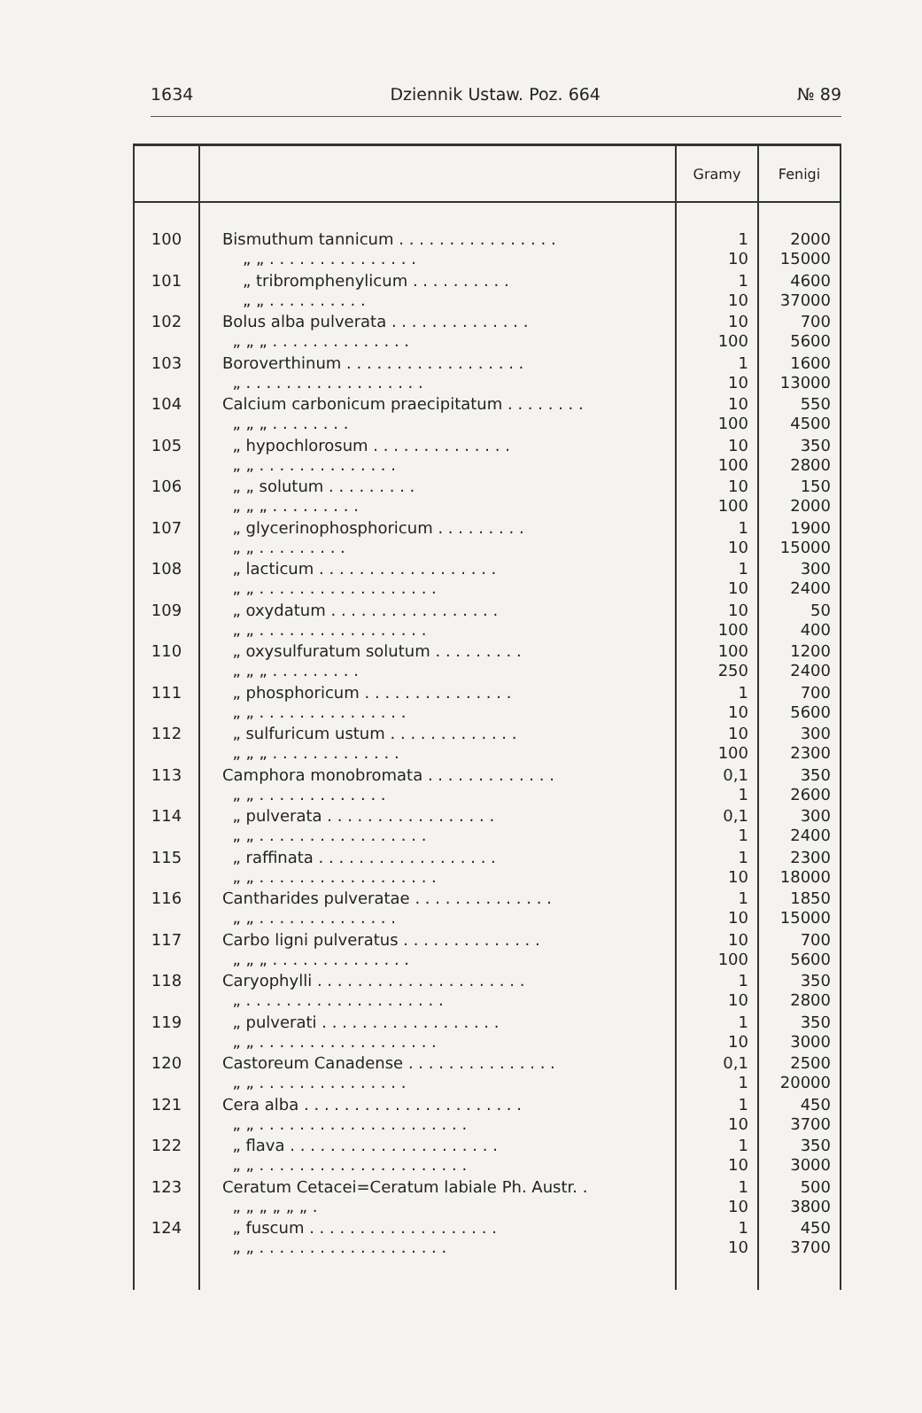1634 Dziennik Ustaw. Poz. 664 № 89
| | | Gramy | Fenigi |
| --- | --- | --- | --- |
| 100 | Bismuthum tannicum . . . . . . . . . . . . . . . . „ „ . . . . . . . . . . . . . . . | 1 10 | 2000 15000 |
| 101 | „ tribromphenylicum . . . . . . . . . . „ „ . . . . . . . . . . | 1 10 | 4600 37000 |
| 102 | Bolus alba pulverata . . . . . . . . . . . . . . „ „ „ . . . . . . . . . . . . . . | 10 100 | 700 5600 |
| 103 | Boroverthinum . . . . . . . . . . . . . . . . . . „ . . . . . . . . . . . . . . . . . . | 1 10 | 1600 13000 |
| 104 | Calcium carbonicum praecipitatum . . . . . . . . „ „ „ . . . . . . . . | 10 100 | 550 4500 |
| 105 | „ hypochlorosum . . . . . . . . . . . . . . „ „ . . . . . . . . . . . . . . | 10 100 | 350 2800 |
| 106 | „ „ solutum . . . . . . . . . „ „ „ . . . . . . . . . | 10 100 | 150 2000 |
| 107 | „ glycerinophosphoricum . . . . . . . . . „ „ . . . . . . . . . | 1 10 | 1900 15000 |
| 108 | „ lacticum . . . . . . . . . . . . . . . . . . „ „ . . . . . . . . . . . . . . . . . . | 1 10 | 300 2400 |
| 109 | „ oxydatum . . . . . . . . . . . . . . . . . „ „ . . . . . . . . . . . . . . . . . | 10 100 | 50 400 |
| 110 | „ oxysulfuratum solutum . . . . . . . . . „ „ „ . . . . . . . . . | 100 250 | 1200 2400 |
| 111 | „ phosphoricum . . . . . . . . . . . . . . . „ „ . . . . . . . . . . . . . . . | 1 10 | 700 5600 |
| 112 | „ sulfuricum ustum . . . . . . . . . . . . . „ „ „ . . . . . . . . . . . . . | 10 100 | 300 2300 |
| 113 | Camphora monobromata . . . . . . . . . . . . . „ „ . . . . . . . . . . . . . | 0,1 1 | 350 2600 |
| 114 | „ pulverata . . . . . . . . . . . . . . . . . „ „ . . . . . . . . . . . . . . . . . | 0,1 1 | 300 2400 |
| 115 | „ raffinata . . . . . . . . . . . . . . . . . . „ „ . . . . . . . . . . . . . . . . . . | 1 10 | 2300 18000 |
| 116 | Cantharides pulveratae . . . . . . . . . . . . . . „ „ . . . . . . . . . . . . . . | 1 10 | 1850 15000 |
| 117 | Carbo ligni pulveratus . . . . . . . . . . . . . . „ „ „ . . . . . . . . . . . . . . | 10 100 | 700 5600 |
| 118 | Caryophylli . . . . . . . . . . . . . . . . . . . . . „ . . . . . . . . . . . . . . . . . . . . | 1 10 | 350 2800 |
| 119 | „ pulverati . . . . . . . . . . . . . . . . . . „ „ . . . . . . . . . . . . . . . . . . | 1 10 | 350 3000 |
| 120 | Castoreum Canadense . . . . . . . . . . . . . . . „ „ . . . . . . . . . . . . . . . | 0,1 1 | 2500 20000 |
| 121 | Cera alba . . . . . . . . . . . . . . . . . . . . . . „ „ . . . . . . . . . . . . . . . . . . . . . | 1 10 | 450 3700 |
| 122 | „ flava . . . . . . . . . . . . . . . . . . . . . „ „ . . . . . . . . . . . . . . . . . . . . . | 1 10 | 350 3000 |
| 123 | Ceratum Cetacei=Ceratum labiale Ph. Austr. . „ „ „ „ „ „ . | 1 10 | 500 3800 |
| 124 | „ fuscum . . . . . . . . . . . . . . . . . . . „ „ . . . . . . . . . . . . . . . . . . . | 1 10 | 450 3700 |